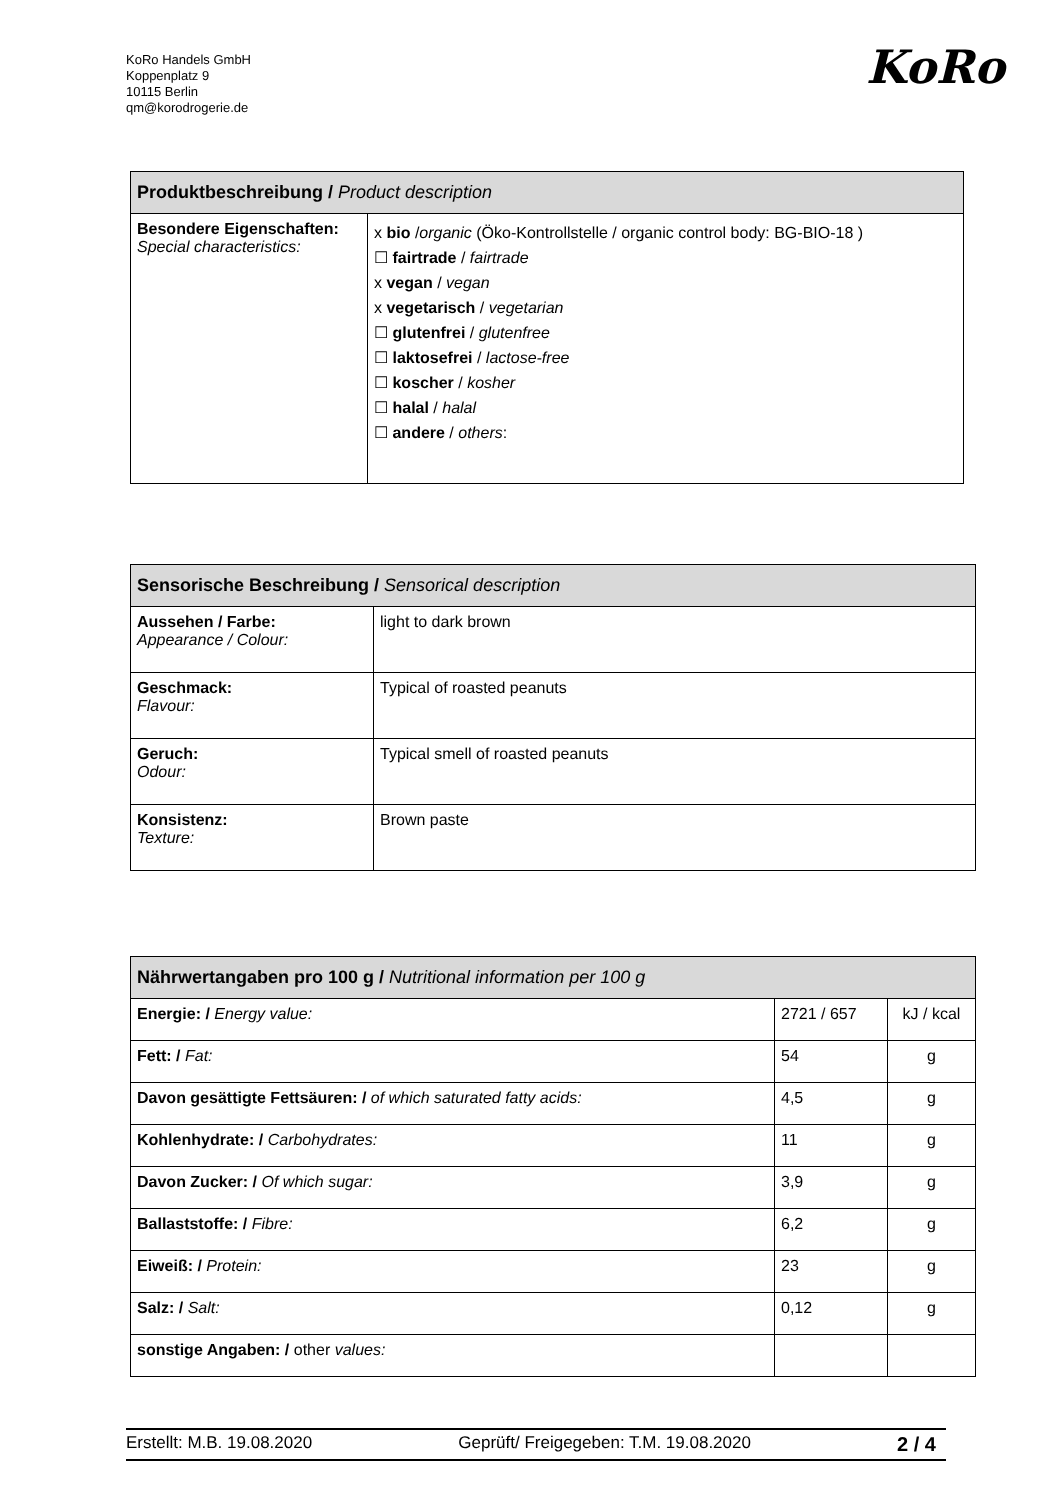KoRo Handels GmbH
Koppenplatz 9
10115 Berlin
qm@korodrogerie.de
KoRo
| Produktbeschreibung / Product description | |
| --- | --- |
| Besondere Eigenschaften: Special characteristics: | x bio / organic (Öko-Kontrollstelle / organic control body: BG-BIO-18 ) ☐ fairtrade / fairtrade x vegan / vegan x vegetarisch / vegetarian ☐ glutenfrei / glutenfree ☐ laktosefrei / lactose-free ☐ koscher / kosher ☐ halal / halal ☐ andere / others : |
| Sensorische Beschreibung / Sensorical description | |
| --- | --- |
| Aussehen / Farbe: Appearance / Colour: | light to dark brown |
| Geschmack: Flavour: | Typical of roasted peanuts |
| Geruch: Odour: | Typical smell of roasted peanuts |
| Konsistenz: Texture: | Brown paste |
| Nährwertangaben pro 100 g / Nutritional information per 100 g | | |
| --- | --- | --- |
| Energie: / Energy value: | 2721 / 657 | kJ / kcal |
| Fett: / Fat: | 54 | g |
| Davon gesättigte Fettsäuren: / of which saturated fatty acids: | 4,5 | g |
| Kohlenhydrate: / Carbohydrates: | 11 | g |
| Davon Zucker: / Of which sugar: | 3,9 | g |
| Ballaststoffe: / Fibre: | 6,2 | g |
| Eiweiß: / Protein: | 23 | g |
| Salz: / Salt: | 0,12 | g |
| sonstige Angaben: / other values: | | |
Erstellt: M.B. 19.08.2020 Geprüft/ Freigegeben: T.M. 19.08.2020 2 / 4